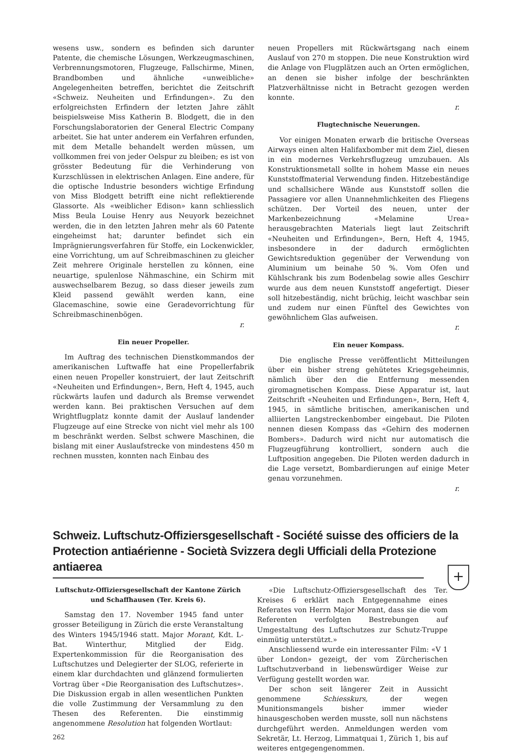wesens usw., sondern es befinden sich darunter Patente, die chemische Lösungen, Werkzeugmaschinen, Verbrennungsmotoren, Flugzeuge, Fallschirme, Minen, Brandbomben und ähnliche «unweibliche» Angelegenheiten betreffen, berichtet die Zeitschrift «Schweiz. Neuheiten und Erfindungen». Zu den erfolgreichsten Erfindern der letzten Jahre zählt beispielsweise Miss Katherin B. Blodgett, die in den Forschungslaboratorien der General Electric Company arbeitet. Sie hat unter anderem ein Verfahren erfunden, mit dem Metalle behandelt werden müssen, um vollkommen frei von jeder Oelspur zu bleiben; es ist von grösster Bedeutung für die Verhinderung von Kurzschlüssen in elektrischen Anlagen. Eine andere, für die optische Industrie besonders wichtige Erfindung von Miss Blodgett betrifft eine nicht reflektierende Glassorte. Als «weiblicher Edison» kann schliesslich Miss Beula Louise Henry aus Neuyork bezeichnet werden, die in den letzten Jahren mehr als 60 Patente eingeheimst hat; darunter befindet sich ein Imprägnierungsverfahren für Stoffe, ein Lockenwickler, eine Vorrichtung, um auf Schreibmaschinen zu gleicher Zeit mehrere Originale herstellen zu können, eine neuartige, spulenlose Nähmaschine, ein Schirm mit auswechselbarem Bezug, so dass dieser jeweils zum Kleid passend gewählt werden kann, eine Glacemaschine, sowie eine Geradevorrichtung für Schreibmaschinenbögen.
r.
Ein neuer Propeller.
Im Auftrag des technischen Dienstkommandos der amerikanischen Luftwaffe hat eine Propellerfabrik einen neuen Propeller konstruiert, der laut Zeitschrift «Neuheiten und Erfindungen», Bern, Heft 4, 1945, auch rückwärts laufen und dadurch als Bremse verwendet werden kann. Bei praktischen Versuchen auf dem Wrightflugplatz konnte damit der Auslauf landender Flugzeuge auf eine Strecke von nicht viel mehr als 100 m beschränkt werden. Selbst schwere Maschinen, die bislang mit einer Auslaufstrecke von mindestens 450 m rechnen mussten, konnten nach Einbau des
neuen Propellers mit Rückwärtsgang nach einem Auslauf von 270 m stoppen. Die neue Konstruktion wird die Anlage von Flugplätzen auch an Orten ermöglichen, an denen sie bisher infolge der beschränkten Platzverhältnisse nicht in Betracht gezogen werden konnte.
r.
Flugtechnische Neuerungen.
Vor einigen Monaten erwarb die britische Overseas Airways einen alten Halifaxbomber mit dem Ziel, diesen in ein modernes Verkehrsflugzeug umzubauen. Als Konstruktionsmetall sollte in hohem Masse ein neues Kunststoffmaterial Verwendung finden. Hitzebeständige und schallsichere Wände aus Kunststoff sollen die Passagiere vor allen Unannehmlichkeiten des Fliegens schützen. Der Vorteil des neuen, unter der Markenbezeichnung «Melamine Urea» herausgebrachten Materials liegt laut Zeitschrift «Neuheiten und Erfindungen», Bern, Heft 4, 1945, insbesondere in der dadurch ermöglichten Gewichtsreduktion gegenüber der Verwendung von Aluminium um beinahe 50 %. Vom Ofen und Kühlschrank bis zum Bodenbelag sowie alles Geschirr wurde aus dem neuen Kunststoff angefertigt. Dieser soll hitzebeständig, nicht brüchig, leicht waschbar sein und zudem nur einen Fünftel des Gewichtes von gewöhnlichem Glas aufweisen.
r.
Ein neuer Kompass.
Die englische Presse veröffentlicht Mitteilungen über ein bisher streng gehütetes Kriegsgeheimnis, nämlich über den die Entfernung messenden giromagnetischen Kompass. Diese Apparatur ist, laut Zeitschrift «Neuheiten und Erfindungen», Bern, Heft 4, 1945, in sämtliche britischen, amerikanischen und alliierten Langstreckenbomber eingebaut. Die Piloten nennen diesen Kompass das «Gehirn des modernen Bombers». Dadurch wird nicht nur automatisch die Flugzeugführung kontrolliert, sondern auch die Luftposition angegeben. Die Piloten werden dadurch in die Lage versetzt, Bombardierungen auf einige Meter genau vorzunehmen.
r.
Schweiz. Luftschutz-Offiziersgesellschaft - Société suisse des officiers de la Protection antiaérienne - Società Svizzera degli Ufficiali della Protezione antiaerea
+
Luftschutz-Offiziersgesellschaft der Kantone Zürich und Schaffhausen (Ter. Kreis 6).
Samstag den 17. November 1945 fand unter grosser Beteiligung in Zürich die erste Veranstaltung des Winters 1945/1946 statt. Major Morant, Kdt. L-Bat. Winterthur, Mitglied der Eidg. Expertenkommission für die Reorganisation des Luftschutzes und Delegierter der SLOG, referierte in einem klar durchdachten und glänzend formulierten Vortrag über «Die Reorganisation des Luftschutzes». Die Diskussion ergab in allen wesentlichen Punkten die volle Zustimmung der Versammlung zu den Thesen des Referenten. Die einstimmig angenommene Resolution hat folgenden Wortlaut:
262
«Die Luftschutz-Offiziersgesellschaft des Ter. Kreises 6 erklärt nach Entgegennahme eines Referates von Herrn Major Morant, dass sie die vom Referenten verfolgten Bestrebungen auf Umgestaltung des Luftschutzes zur Schutz-Truppe einmütig unterstützt.»
Anschliessend wurde ein interessanter Film: «V 1 über London» gezeigt, der vom Zürcherischen Luftschutzverband in liebenswürdiger Weise zur Verfügung gestellt worden war.
Der schon seit längerer Zeit in Aussicht genommene Schiesskurs, der wegen Munitionsmangels bisher immer wieder hinausgeschoben werden musste, soll nun nächstens durchgeführt werden. Anmeldungen werden vom Sekretär, Lt. Herzog, Limmatquai 1, Zürich 1, bis auf weiteres entgegengenommen.